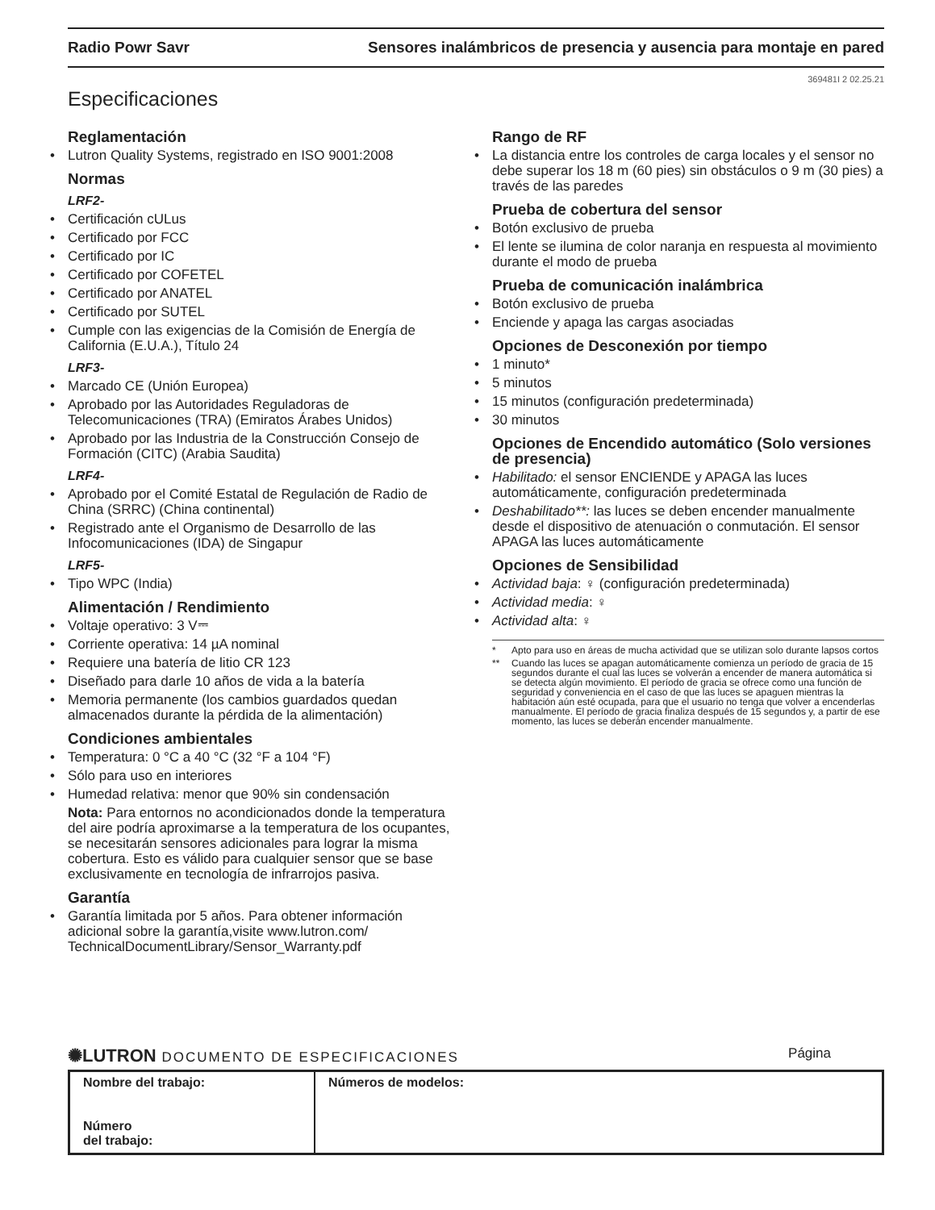Radio Powr Savr Sensores inalámbricos de presencia y ausencia para montaje en pared
369481I 2 02.25.21
Especificaciones
Reglamentación
Lutron Quality Systems, registrado en ISO 9001:2008
Normas
LRF2-
Certificación cULus
Certificado por FCC
Certificado por IC
Certificado por COFETEL
Certificado por ANATEL
Certificado por SUTEL
Cumple con las exigencias de la Comisión de Energía de California (E.U.A.), Título 24
LRF3-
Marcado CE (Unión Europea)
Aprobado por las Autoridades Reguladoras de Telecomunicaciones (TRA) (Emiratos Árabes Unidos)
Aprobado por las Industria de la Construcción Consejo de Formación (CITC) (Arabia Saudita)
LRF4-
Aprobado por el Comité Estatal de Regulación de Radio de China (SRRC) (China continental)
Registrado ante el Organismo de Desarrollo de las Infocomunicaciones (IDA) de Singapur
LRF5-
Tipo WPC (India)
Alimentación / Rendimiento
Voltaje operativo: 3 V⎓
Corriente operativa: 14 µA nominal
Requiere una batería de litio CR 123
Diseñado para darle 10 años de vida a la batería
Memoria permanente (los cambios guardados quedan almacenados durante la pérdida de la alimentación)
Condiciones ambientales
Temperatura: 0 °C a 40 °C (32 °F a 104 °F)
Sólo para uso en interiores
Humedad relativa: menor que 90% sin condensación
Nota: Para entornos no acondicionados donde la temperatura del aire podría aproximarse a la temperatura de los ocupantes, se necesitarán sensores adicionales para lograr la misma cobertura. Esto es válido para cualquier sensor que se base exclusivamente en tecnología de infrarrojos pasiva.
Garantía
Garantía limitada por 5 años. Para obtener información adicional sobre la garantía,visite www.lutron.com/ TechnicalDocumentLibrary/Sensor_Warranty.pdf
Rango de RF
La distancia entre los controles de carga locales y el sensor no debe superar los 18 m (60 pies) sin obstáculos o 9 m (30 pies) a través de las paredes
Prueba de cobertura del sensor
Botón exclusivo de prueba
El lente se ilumina de color naranja en respuesta al movimiento durante el modo de prueba
Prueba de comunicación inalámbrica
Botón exclusivo de prueba
Enciende y apaga las cargas asociadas
Opciones de Desconexión por tiempo
1 minuto*
5 minutos
15 minutos (configuración predeterminada)
30 minutos
Opciones de Encendido automático (Solo versiones de presencia)
Habilitado: el sensor ENCIENDE y APAGA las luces automáticamente, configuración predeterminada
Deshabilitado**: las luces se deben encender manualmente desde el dispositivo de atenuación o conmutación. El sensor APAGA las luces automáticamente
Opciones de Sensibilidad
Actividad baja: ♀ (configuración predeterminada)
Actividad media: ♀
Actividad alta: ♀
* Apto para uso en áreas de mucha actividad que se utilizan solo durante lapsos cortos
** Cuando las luces se apagan automáticamente comienza un período de gracia de 15 segundos durante el cual las luces se volverán a encender de manera automática si se detecta algún movimiento. El período de gracia se ofrece como una función de seguridad y conveniencia en el caso de que las luces se apaguen mientras la habitación aún esté ocupada, para que el usuario no tenga que volver a encenderlas manualmente. El período de gracia finaliza después de 15 segundos y, a partir de ese momento, las luces se deberán encender manualmente.
✺LUTRON DOCUMENTO DE ESPECIFICACIONES Página
| Nombre del trabajo: Número del trabajo: | Números de modelos: |